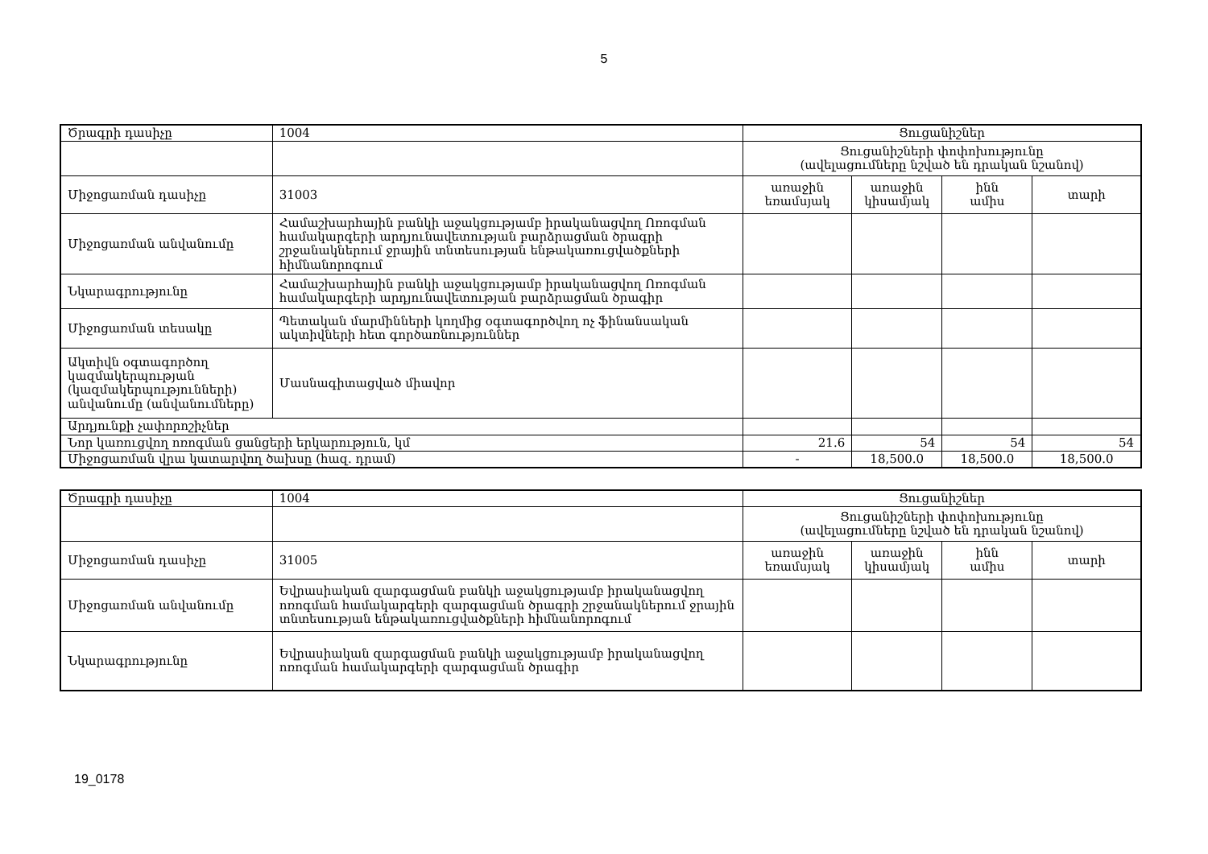5
| Ծրագրի դասիչը | 1004 | Ցուցանիշներ | | | |
| | | Ցուցանիշների փոփոխությունը (ավելացումները նշված են դրական նշանով) | | | |
| Միջոցառման դասիչը | 31003 | առաջին եռամսյակ | առաջին կիսամյակ | ինն ամիս | տարի |
| Միջոցառման անվանումը | Համաշխարհային բանկի աջակցությամբ իրականացվող Ոռոգման համակարգերի արդյունավետության բարձրացման ծրագրի շրջանակներում ջրային տնտեսության ենթակառուցվածքների հիմնանորոգում | | | | |
| Նկարագրությունը | Համաշխարհային բանկի աջակցությամբ իրականացվող Ոռոգման համակարգերի արդյունավետության բարձրացման ծրագիր | | | | |
| Միջոցառման տեսակը | Պետական մարմինների կողմից օգտագործվող ոչ ֆինանսական ակտիվների հետ գործառնություններ | | | | |
| Ակտիվն օգտագործող կազմակերպության (կազմակերպությունների) անվանումը (անվանումները) | Մասնագիտացված միավոր | | | | |
| Արդյունքի չափորոշիչներ | | | | | |
| Նոր կառուցվող ոռոգման ցանցերի երկարություն, կմ | | 21.6 | 54 | 54 | 54 |
| Միջոցառման վրա կատարվող ծախսը (հազ. դրամ) | | - | 18,500.0 | 18,500.0 | 18,500.0 |
| Ծրագրի դասիչը | 1004 | Ցուցանիշներ | | | |
| | | Ցուցանիշների փոփոխությունը (ավելացումները նշված են դրական նշանով) | | | |
| Միջոցառման դասիչը | 31005 | առաջին եռամսյակ | առաջին կիսամյակ | ինն ամիս | տարի |
| Միջոցառման անվանումը | Եվրասիական զարգացման բանկի աջակցությամբ իրականացվող ոռոգման համակարգերի զարգացման ծրագրի շրջանակներում ջրային տնտեսության ենթակառուցվածքների հիմնանորոգում | | | | |
| Նկարագրությունը | Եվրասիական զարգացման բանկի աջակցությամբ իրականացվող ոռոգման համակարգերի զարգացման ծրագիր | | | | |
19_0178